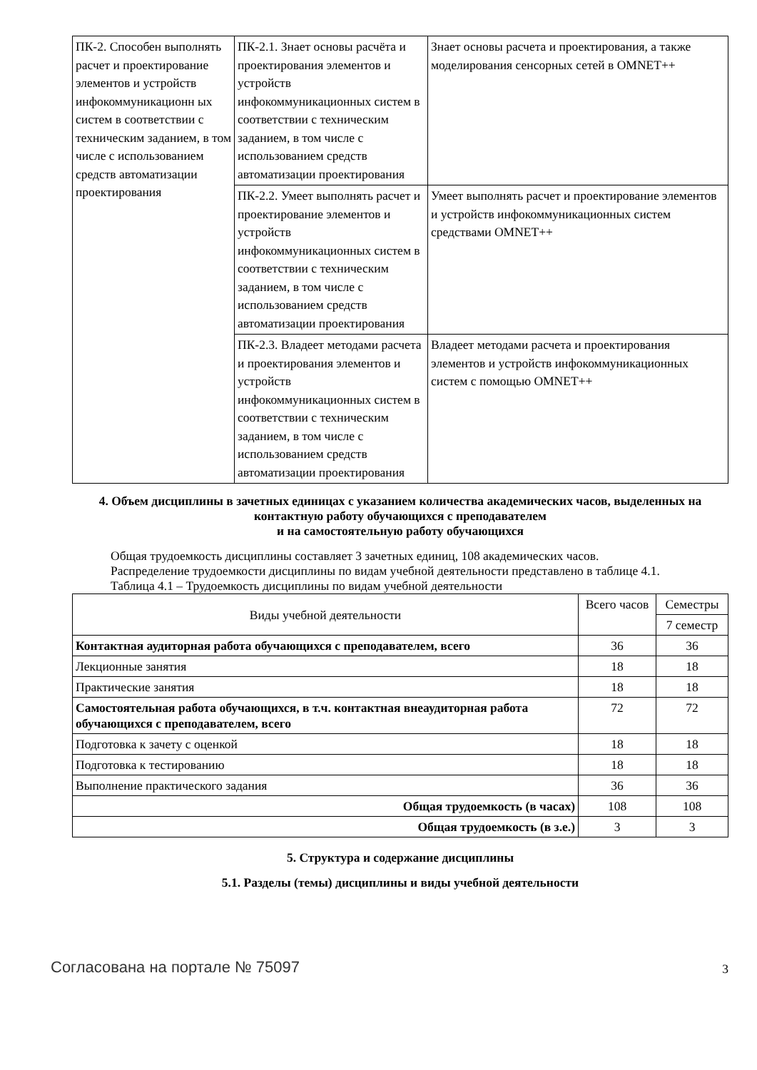| ПК-2. Способен выполнять расчет и проектирование элементов и устройств инфокоммуникационн ых систем в соответствии с техническим заданием, в том числе с использованием средств автоматизации проектирования | ПК-2.1. Знает основы расчёта и проектирования элементов и устройств инфокоммуникационных систем в соответствии с техническим заданием, в том числе с использованием средств автоматизации проектирования | Знает основы расчета и проектирования, а также моделирования сенсорных сетей в OMNET++ |
| | ПК-2.2. Умеет выполнять расчет и проектирование элементов и устройств инфокоммуникационных систем в соответствии с техническим заданием, в том числе с использованием средств автоматизации проектирования | Умеет выполнять расчет и проектирование элементов и устройств инфокоммуникационных систем средствами OMNET++ |
| | ПК-2.3. Владеет методами расчета и проектирования элементов и устройств инфокоммуникационных систем в соответствии с техническим заданием, в том числе с использованием средств автоматизации проектирования | Владеет методами расчета и проектирования элементов и устройств инфокоммуникационных систем с помощью OMNET++ |
4. Объем дисциплины в зачетных единицах с указанием количества академических часов, выделенных на контактную работу обучающихся с преподавателем
и на самостоятельную работу обучающихся
Общая трудоемкость дисциплины составляет 3 зачетных единиц, 108 академических часов.
Распределение трудоемкости дисциплины по видам учебной деятельности представлено в таблице 4.1.
Таблица 4.1 – Трудоемкость дисциплины по видам учебной деятельности
| Виды учебной деятельности | Всего часов | Семестры |
| --- | --- | --- |
| | | 7 семестр |
| Контактная аудиторная работа обучающихся с преподавателем, всего | 36 | 36 |
| Лекционные занятия | 18 | 18 |
| Практические занятия | 18 | 18 |
| Самостоятельная работа обучающихся, в т.ч. контактная внеаудиторная работа обучающихся с преподавателем, всего | 72 | 72 |
| Подготовка к зачету с оценкой | 18 | 18 |
| Подготовка к тестированию | 18 | 18 |
| Выполнение практического задания | 36 | 36 |
| Общая трудоемкость (в часах) | 108 | 108 |
| Общая трудоемкость (в з.е.) | 3 | 3 |
5. Структура и содержание дисциплины
5.1. Разделы (темы) дисциплины и виды учебной деятельности
Согласована на портале № 75097 3